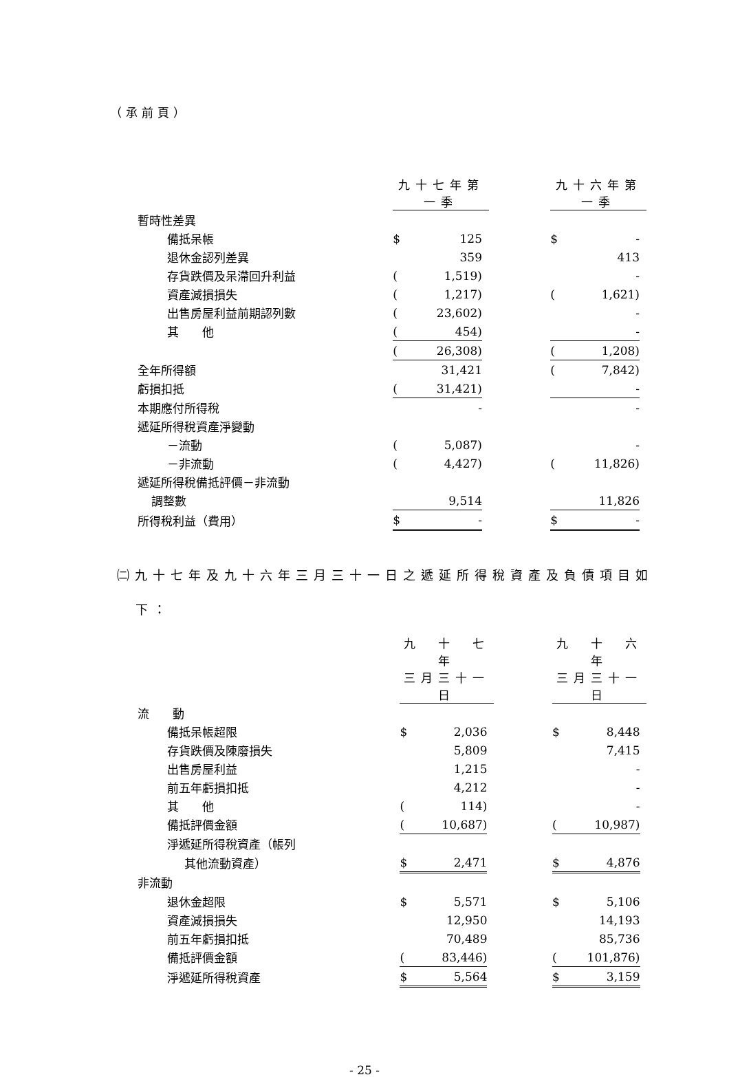（承前頁）
| | 九十七年第一季 | | | | 九十六年第一季 | | |
| 暫時性差異 | | | | | | | |
| 備抵呆帳 | $ | 125 | | | $ | - | |
| 退休金認列差異 | | 359 | | | | 413 | |
| 存貨跌價及呆滯回升利益 | ( | 1,519) | | | | - | |
| 資產減損損失 | ( | 1,217) | | | ( | 1,621) | |
| 出售房屋利益前期認列數 | ( | 23,602) | | | | - | |
| 其 他 | ( | 454) | | | | - | |
| | ( | 26,308) | | | ( | 1,208) | |
| 全年所得額 | | 31,421 | | | ( | 7,842) | |
| 虧損扣抵 | ( | 31,421) | | | | - | |
| 本期應付所得稅 | | - | | | | - | |
| 遞延所得稅資產淨變動 | | | | | | | |
| －流動 | ( | 5,087) | | | | - | |
| －非流動 | ( | 4,427) | | | ( | 11,826) | |
| 遞延所得稅備抵評價－非流動 | | | | | | | |
| 調整數 | | 9,514 | | | | 11,826 | |
| 所得稅利益（費用） | $ | - | | | $ | - | |
㈡九十七年及九十六年三月三十一日之遞延所得稅資產及負債項目如
下：
| | 九 十 七 年 | | | | 九 十 六 年 | | |
| | 三月三十一日 | | | | 三月三十一日 | | |
| 流 動 | | | | | | | |
| 備抵呆帳超限 | $ | 2,036 | | | $ | 8,448 | |
| 存貨跌價及陳廢損失 | | 5,809 | | | | 7,415 | |
| 出售房屋利益 | | 1,215 | | | | - | |
| 前五年虧損扣抵 | | 4,212 | | | | - | |
| 其 他 | ( | 114) | | | | - | |
| 備抵評價金額 | ( | 10,687) | | | ( | 10,987) | |
| 淨遞延所得稅資產（帳列 | | | | | | | |
| 其他流動資產） | $ | 2,471 | | | $ | 4,876 | |
| 非流動 | | | | | | | |
| 退休金超限 | $ | 5,571 | | | $ | 5,106 | |
| 資產減損損失 | | 12,950 | | | | 14,193 | |
| 前五年虧損扣抵 | | 70,489 | | | | 85,736 | |
| 備抵評價金額 | ( | 83,446) | | | ( | 101,876) | |
| 淨遞延所得稅資產 | $ | 5,564 | | | $ | 3,159 | |
- 25 -